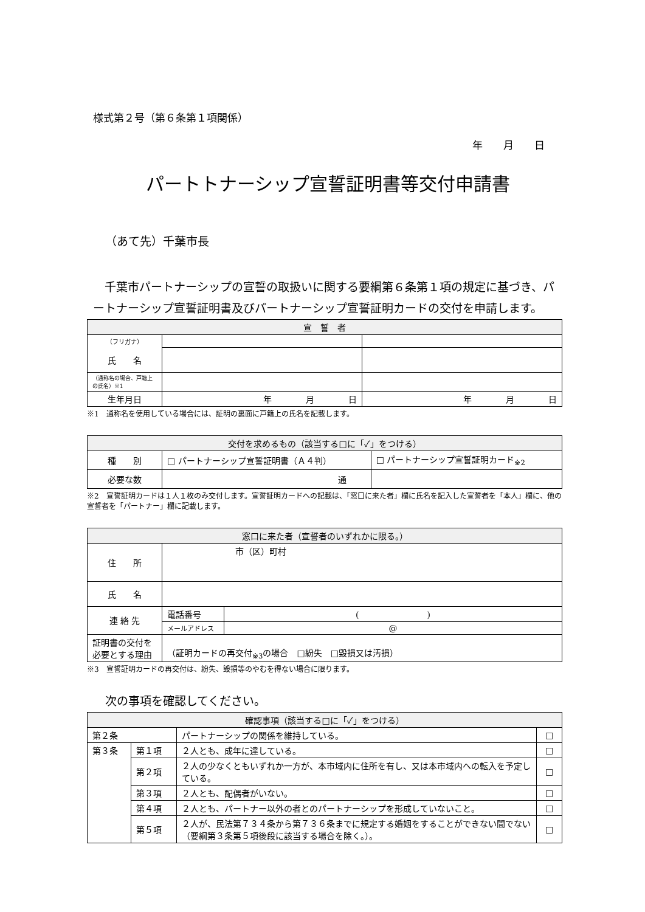様式第２号（第６条第１項関係）
年　　月　　日
パートトナーシップ宣誓証明書等交付申請書
（あて先）千葉市長
　千葉市パートナーシップの宣誓の取扱いに関する要綱第６条第１項の規定に基づき、パートナーシップ宣誓証明書及びパートナーシップ宣誓証明カードの交付を申請します。
| 宣 誓 者 | | |
| --- | --- | --- |
| （フリガナ） | | |
| 氏 名 | | |
| （通称名の場合、戸籍上の氏名）※1 | | |
| 生年月日 | 年 月 日 | 年 月 日 |
※1　通称名を使用している場合には、証明の裏面に戸籍上の氏名を記載します。
| 交付を求めるもの（該当する□に「✓」をつける） | | |
| --- | --- | --- |
| 種 別 | □ パートナーシップ宣誓証明書（Ａ４判） | □ パートナーシップ宣誓証明カード<sub>※2</sub> |
| 必要な数 | 通 | |
※2　宣誓証明カードは１人１枚のみ交付します。宣誓証明カードへの記載は、「窓口に来た者」欄に氏名を記入した宣誓者を「本人」欄に、他の宣誓者を「パートナー」欄に記載します。
| 窓口に来た者（宣誓者のいずれかに限る。） | | |
| --- | --- | --- |
| 住 所 | 市（区）町村 | |
| 氏 名 | | |
| 連 絡 先 | 電話番号 | ( ) |
| | メールアドレス | @ |
| 証明書の交付を必要とする理由 | （証明カードの再交付<sub>※3</sub>の場合 □紛失 □毀損又は汚損） | |
※3　宣誓証明カードの再交付は、紛失、毀損等のやむを得ない場合に限ります。
次の事項を確認してください。
| 確認事項（該当する□に「✓」をつける） | | | |
| --- | --- | --- | --- |
| 第２条 | | パートナーシップの関係を維持している。 | □ |
| 第３条 | 第１項 | ２人とも、成年に達している。 | □ |
| | 第２項 | ２人の少なくともいずれか一方が、本市域内に住所を有し、又は本市域内への転入を予定している。 | □ |
| | 第３項 | ２人とも、配偶者がいない。 | □ |
| | 第４項 | ２人とも、パートナー以外の者とのパートナーシップを形成していないこと。 | □ |
| | 第５項 | ２人が、民法第７３４条から第７３６条までに規定する婚姻をすることができない間でない（要綱第３条第５項後段に該当する場合を除く。）。 | □ |